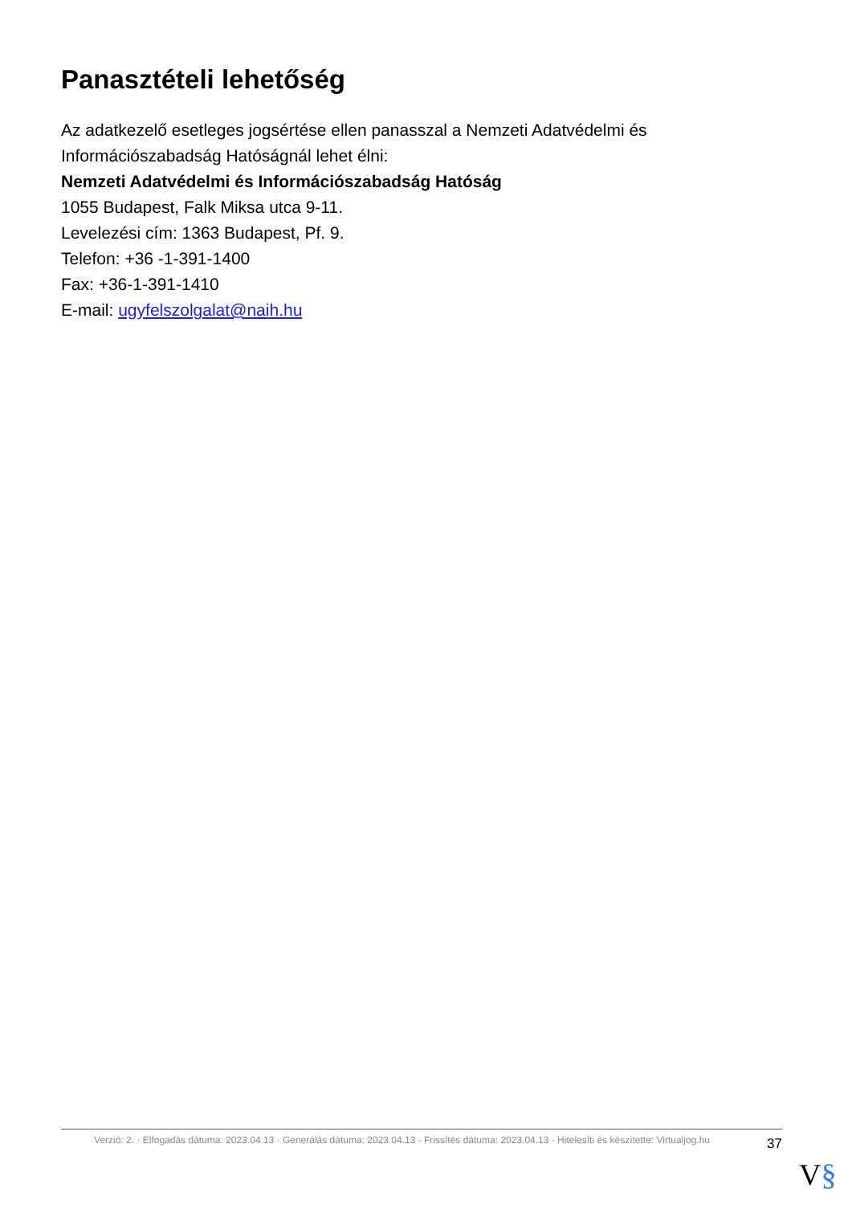Panasztételi lehetőség
Az adatkezelő esetleges jogsértése ellen panasszal a Nemzeti Adatvédelmi és Információszabadság Hatóságnál lehet élni:
Nemzeti Adatvédelmi és Információszabadság Hatóság
1055 Budapest, Falk Miksa utca 9-11.
Levelezési cím: 1363 Budapest, Pf. 9.
Telefon: +36 -1-391-1400
Fax: +36-1-391-1410
E-mail: ugyfelszolgalat@naih.hu
Verzió: 2. · Elfogadás dátuma: 2023.04.13 · Generálás dátuma: 2023.04.13 · Frissítés dátuma: 2023.04.13 · Hitelesíti és készítette: Virtualjog.hu
37
V§